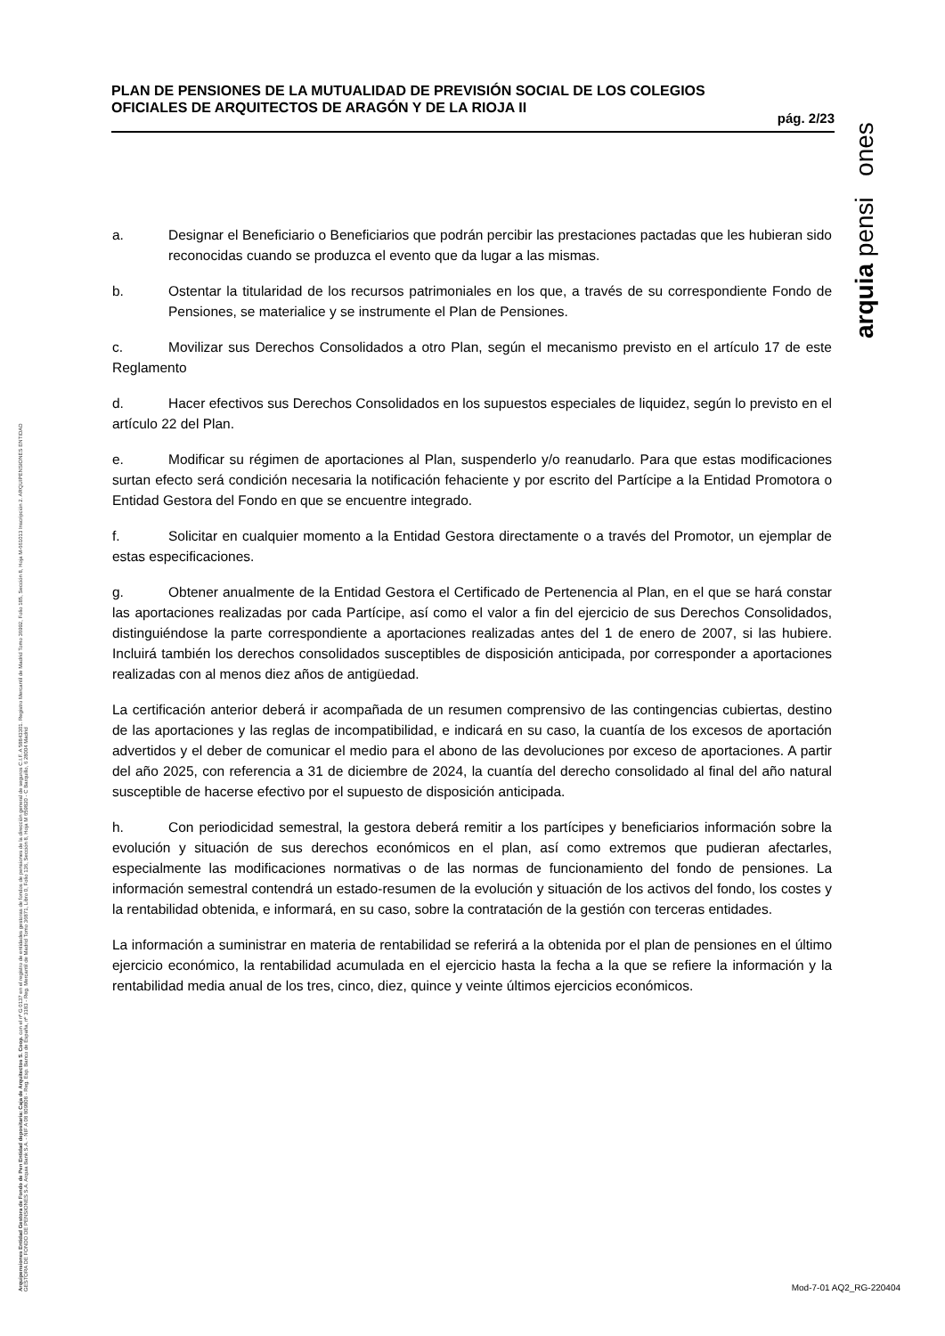PLAN DE PENSIONES DE LA MUTUALIDAD DE PREVISIÓN SOCIAL DE LOS COLEGIOS OFICIALES DE ARQUITECTOS DE ARAGÓN Y DE LA RIOJA II
pág. 2/23
arquia pensi ones
a. Designar el Beneficiario o Beneficiarios que podrán percibir las prestaciones pactadas que les hubieran sido reconocidas cuando se produzca el evento que da lugar a las mismas.
b. Ostentar la titularidad de los recursos patrimoniales en los que, a través de su correspondiente Fondo de Pensiones, se materialice y se instrumente el Plan de Pensiones.
c. Movilizar sus Derechos Consolidados a otro Plan, según el mecanismo previsto en el artículo 17 de este Reglamento
d. Hacer efectivos sus Derechos Consolidados en los supuestos especiales de liquidez, según lo previsto en el artículo 22 del Plan.
e. Modificar su régimen de aportaciones al Plan, suspenderlo y/o reanudarlo. Para que estas modificaciones surtan efecto será condición necesaria la notificación fehaciente y por escrito del Partícipe a la Entidad Promotora o Entidad Gestora del Fondo en que se encuentre integrado.
f. Solicitar en cualquier momento a la Entidad Gestora directamente o a través del Promotor, un ejemplar de estas especificaciones.
g. Obtener anualmente de la Entidad Gestora el Certificado de Pertenencia al Plan, en el que se hará constar las aportaciones realizadas por cada Partícipe, así como el valor a fin del ejercicio de sus Derechos Consolidados, distinguiéndose la parte correspondiente a aportaciones realizadas antes del 1 de enero de 2007, si las hubiere. Incluirá también los derechos consolidados susceptibles de disposición anticipada, por corresponder a aportaciones realizadas con al menos diez años de antigüedad.
La certificación anterior deberá ir acompañada de un resumen comprensivo de las contingencias cubiertas, destino de las aportaciones y las reglas de incompatibilidad, e indicará en su caso, la cuantía de los excesos de aportación advertidos y el deber de comunicar el medio para el abono de las devoluciones por exceso de aportaciones. A partir del año 2025, con referencia a 31 de diciembre de 2024, la cuantía del derecho consolidado al final del año natural susceptible de hacerse efectivo por el supuesto de disposición anticipada.
h. Con periodicidad semestral, la gestora deberá remitir a los partícipes y beneficiarios información sobre la evolución y situación de sus derechos económicos en el plan, así como extremos que pudieran afectarles, especialmente las modificaciones normativas o de las normas de funcionamiento del fondo de pensiones. La información semestral contendrá un estado-resumen de la evolución y situación de los activos del fondo, los costes y la rentabilidad obtenida, e informará, en su caso, sobre la contratación de la gestión con terceras entidades.
La información a suministrar en materia de rentabilidad se referirá a la obtenida por el plan de pensiones en el último ejercicio económico, la rentabilidad acumulada en el ejercicio hasta la fecha a la que se refiere la información y la rentabilidad media anual de los tres, cinco, diez, quince y veinte últimos ejercicios económicos.
Arquipensiones Entidad Gestora de Fondo de Pen Entidad depositaria: Caja de Arquitectos S. Coop. con el nº G 0137 en el registro de entidades gestoras de fondos de pensiones de la dirección general de seguros C.I.F. A 58843301. Registro Mercantil de Madrid Tomo 36992, Folio 185, Sección 8, Hoja M-661013 Inscripción 2. ARQUIPENSIONES ENTIDAD GESTORA DE FONDO DE PENSIONES S.A. Arquia Bank S.A. - NIF A 08 809808 - Reg. Esp. Banco de España, nº 3183 - Reg. Mercantil de Madrid Tomo 36871, Libro 0, Folio 136, Sección 8, Hoja M 659820 - C Barquillo, 6 28004 Madrid
Mod-7-01 AQ2_RG-220404